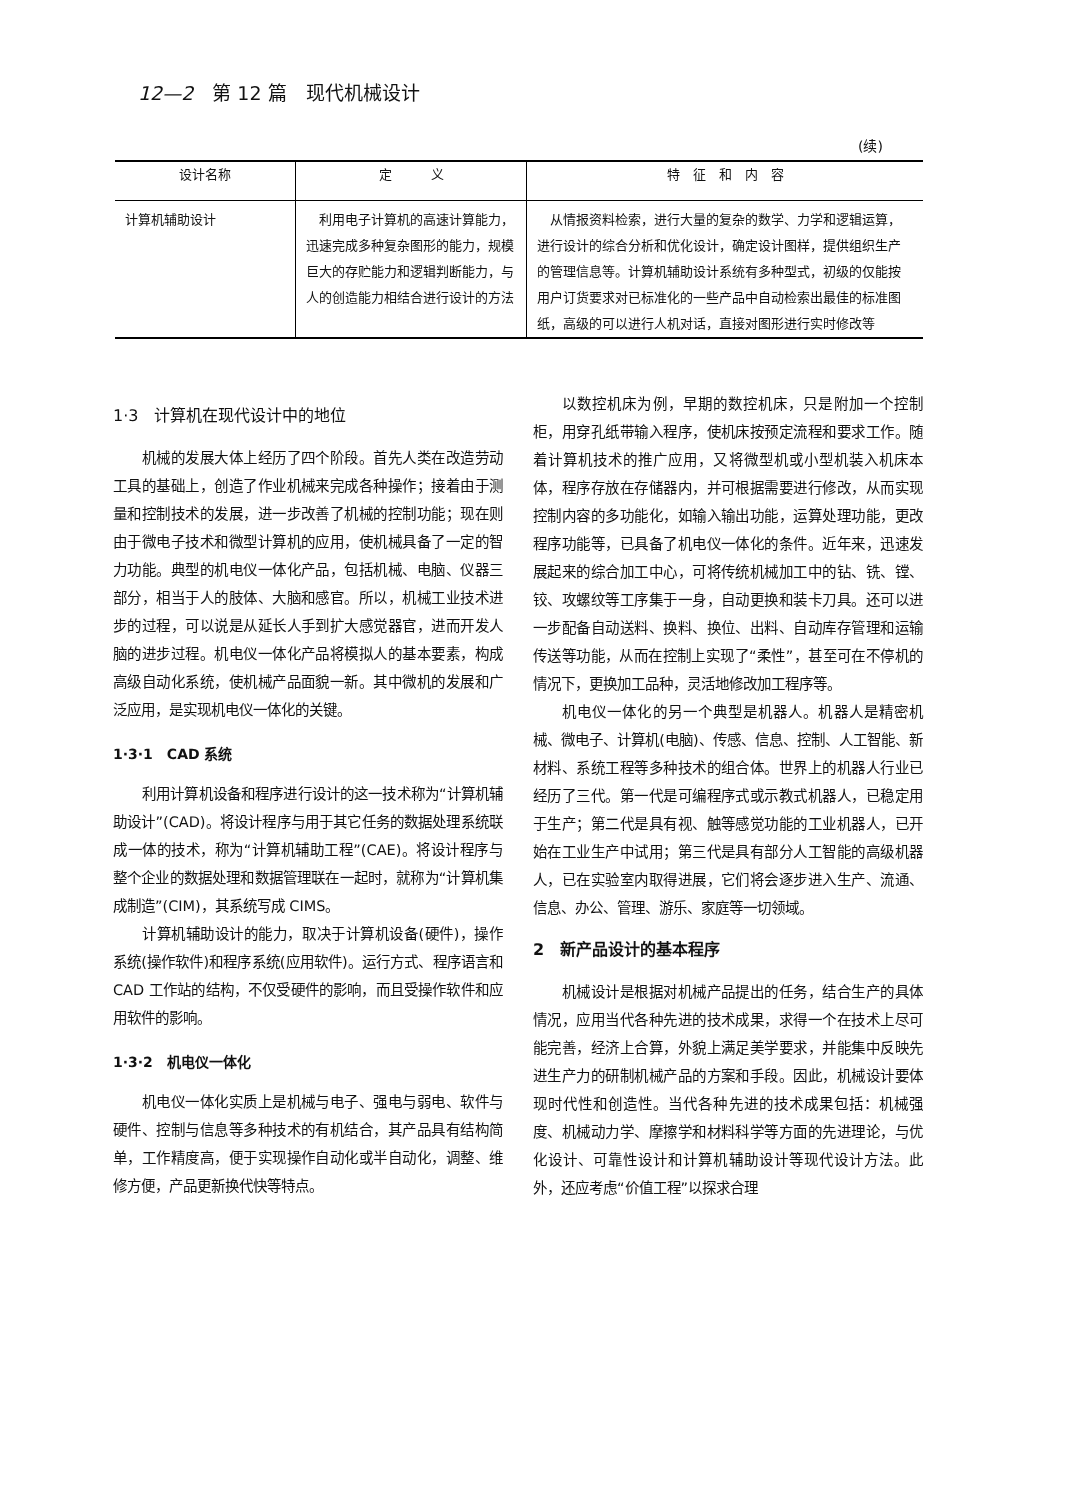12—2　第 12 篇　现代机械设计
(续)
| 设计名称 | 定 义 | 特 征 和 内 容 |
| --- | --- | --- |
| 计算机辅助设计 | 利用电子计算机的高速计算能力，迅速完成多种复杂图形的能力，规模巨大的存贮能力和逻辑判断能力，与人的创造能力相结合进行设计的方法 | 从情报资料检索，进行大量的复杂的数学、力学和逻辑运算，进行设计的综合分析和优化设计，确定设计图样，提供组织生产的管理信息等。计算机辅助设计系统有多种型式，初级的仅能按用户订货要求对已标准化的一些产品中自动检索出最佳的标准图纸，高级的可以进行人机对话，直接对图形进行实时修改等 |
1·3　计算机在现代设计中的地位
机械的发展大体上经历了四个阶段。首先人类在改造劳动工具的基础上，创造了作业机械来完成各种操作；接着由于测量和控制技术的发展，进一步改善了机械的控制功能；现在则由于微电子技术和微型计算机的应用，使机械具备了一定的智力功能。典型的机电仪一体化产品，包括机械、电脑、仪器三部分，相当于人的肢体、大脑和感官。所以，机械工业技术进步的过程，可以说是从延长人手到扩大感觉器官，进而开发人脑的进步过程。机电仪一体化产品将模拟人的基本要素，构成高级自动化系统，使机械产品面貌一新。其中微机的发展和广泛应用，是实现机电仪一体化的关键。
1·3·1　CAD 系统
利用计算机设备和程序进行设计的这一技术称为“计算机辅助设计”(CAD)。将设计程序与用于其它任务的数据处理系统联成一体的技术，称为“计算机辅助工程”(CAE)。将设计程序与整个企业的数据处理和数据管理联在一起时，就称为“计算机集成制造”(CIM)，其系统写成 CIMS。
计算机辅助设计的能力，取决于计算机设备(硬件)，操作系统(操作软件)和程序系统(应用软件)。运行方式、程序语言和 CAD 工作站的结构，不仅受硬件的影响，而且受操作软件和应用软件的影响。
1·3·2　机电仪一体化
机电仪一体化实质上是机械与电子、强电与弱电、软件与硬件、控制与信息等多种技术的有机结合，其产品具有结构简单，工作精度高，便于实现操作自动化或半自动化，调整、维修方便，产品更新换代快等特点。
以数控机床为例，早期的数控机床，只是附加一个控制柜，用穿孔纸带输入程序，使机床按预定流程和要求工作。随着计算机技术的推广应用，又将微型机或小型机装入机床本体，程序存放在存储器内，并可根据需要进行修改，从而实现控制内容的多功能化，如输入输出功能，运算处理功能，更改程序功能等，已具备了机电仪一体化的条件。近年来，迅速发展起来的综合加工中心，可将传统机械加工中的钻、铣、镗、铰、攻螺纹等工序集于一身，自动更换和装卡刀具。还可以进一步配备自动送料、换料、换位、出料、自动库存管理和运输传送等功能，从而在控制上实现了“柔性”，甚至可在不停机的情况下，更换加工品种，灵活地修改加工程序等。
机电仪一体化的另一个典型是机器人。机器人是精密机械、微电子、计算机(电脑)、传感、信息、控制、人工智能、新材料、系统工程等多种技术的组合体。世界上的机器人行业已经历了三代。第一代是可编程序式或示教式机器人，已稳定用于生产；第二代是具有视、触等感觉功能的工业机器人，已开始在工业生产中试用；第三代是具有部分人工智能的高级机器人，已在实验室内取得进展，它们将会逐步进入生产、流通、信息、办公、管理、游乐、家庭等一切领域。
2　新产品设计的基本程序
机械设计是根据对机械产品提出的任务，结合生产的具体情况，应用当代各种先进的技术成果，求得一个在技术上尽可能完善，经济上合算，外貌上满足美学要求，并能集中反映先进生产力的研制机械产品的方案和手段。因此，机械设计要体现时代性和创造性。当代各种先进的技术成果包括：机械强度、机械动力学、摩擦学和材料科学等方面的先进理论，与优化设计、可靠性设计和计算机辅助设计等现代设计方法。此外，还应考虑“价值工程”以探求合理